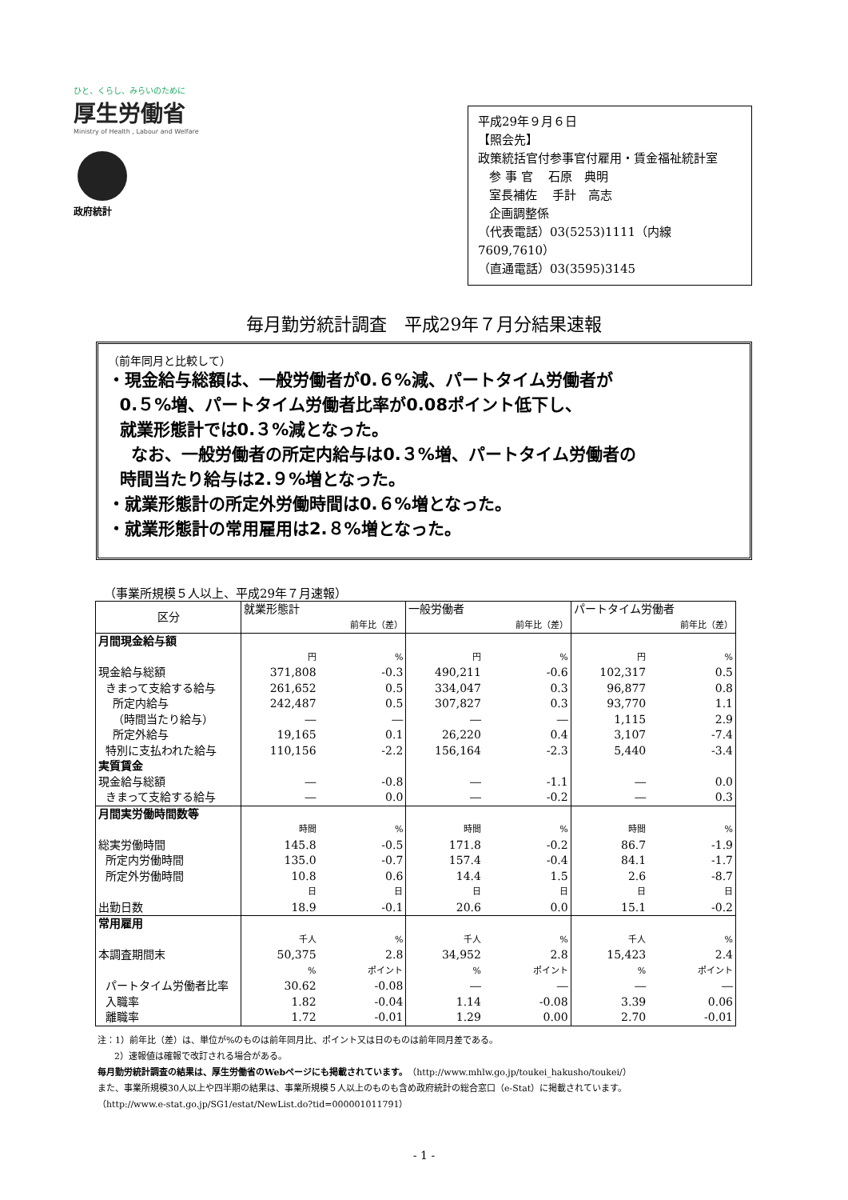ひと、くらし、みらいのために
厚生労働省
Ministry of Health , Labour and Welfare
政府統計
平成29年９月６日
【照会先】
政策統括官付参事官付雇用・賃金福祉統計室
参 事 官 石原　典明
室長補佐 手計　高志
企画調整係
（代表電話）03(5253)1111（内線7609,7610）
（直通電話）03(3595)3145
毎月勤労統計調査　平成29年７月分結果速報
（前年同月と比較して）
・現金給与総額は、一般労働者が0.６%減、パートタイム労働者が
0.５%増、パートタイム労働者比率が0.08ポイント低下し、
就業形態計では0.３%減となった。
なお、一般労働者の所定内給与は0.３%増、パートタイム労働者の
時間当たり給与は2.９%増となった。
・就業形態計の所定外労働時間は0.６%増となった。
・就業形態計の常用雇用は2.８%増となった。
（事業所規模５人以上、平成29年７月速報）
| 区分 | 就業形態計 | | 一般労働者 | | パートタイム労働者 | |
| --- | --- | --- | --- | --- | --- | --- |
| | | 前年比（差） | | 前年比（差） | | 前年比（差） |
| 月間現金給与額 | | | | | | |
| | 円 | % | 円 | % | 円 | % |
| 現金給与総額 | 371,808 | -0.3 | 490,211 | -0.6 | 102,317 | 0.5 |
| きまって支給する給与 | 261,652 | 0.5 | 334,047 | 0.3 | 96,877 | 0.8 |
| 所定内給与 | 242,487 | 0.5 | 307,827 | 0.3 | 93,770 | 1.1 |
| （時間当たり給与） | ― | ― | ― | ― | 1,115 | 2.9 |
| 所定外給与 | 19,165 | 0.1 | 26,220 | 0.4 | 3,107 | -7.4 |
| 特別に支払われた給与 | 110,156 | -2.2 | 156,164 | -2.3 | 5,440 | -3.4 |
| 実質賃金 | | | | | | |
| 現金給与総額 | ― | -0.8 | ― | -1.1 | ― | 0.0 |
| きまって支給する給与 | ― | 0.0 | ― | -0.2 | ― | 0.3 |
| 月間実労働時間数等 | | | | | | |
| | 時間 | % | 時間 | % | 時間 | % |
| 総実労働時間 | 145.8 | -0.5 | 171.8 | -0.2 | 86.7 | -1.9 |
| 所定内労働時間 | 135.0 | -0.7 | 157.4 | -0.4 | 84.1 | -1.7 |
| 所定外労働時間 | 10.8 | 0.6 | 14.4 | 1.5 | 2.6 | -8.7 |
| | 日 | 日 | 日 | 日 | 日 | 日 |
| 出勤日数 | 18.9 | -0.1 | 20.6 | 0.0 | 15.1 | -0.2 |
| 常用雇用 | | | | | | |
| | 千人 | % | 千人 | % | 千人 | % |
| 本調査期間末 | 50,375 | 2.8 | 34,952 | 2.8 | 15,423 | 2.4 |
| | % | ポイント | % | ポイント | % | ポイント |
| パートタイム労働者比率 | 30.62 | -0.08 | ― | ― | ― | ― |
| 入職率 | 1.82 | -0.04 | 1.14 | -0.08 | 3.39 | 0.06 |
| 離職率 | 1.72 | -0.01 | 1.29 | 0.00 | 2.70 | -0.01 |
注：1）前年比（差）は、単位が%のものは前年同月比、ポイント又は日のものは前年同月差である。
2）速報値は確報で改訂される場合がある。
毎月勤労統計調査の結果は、厚生労働省のWebページにも掲載されています。（http://www.mhlw.go.jp/toukei_hakusho/toukei/）
また、事業所規模30人以上や四半期の結果は、事業所規模５人以上のものも含め政府統計の総合窓口（e-Stat）に掲載されています。
（http://www.e-stat.go.jp/SG1/estat/NewList.do?tid=000001011791）
- 1 -